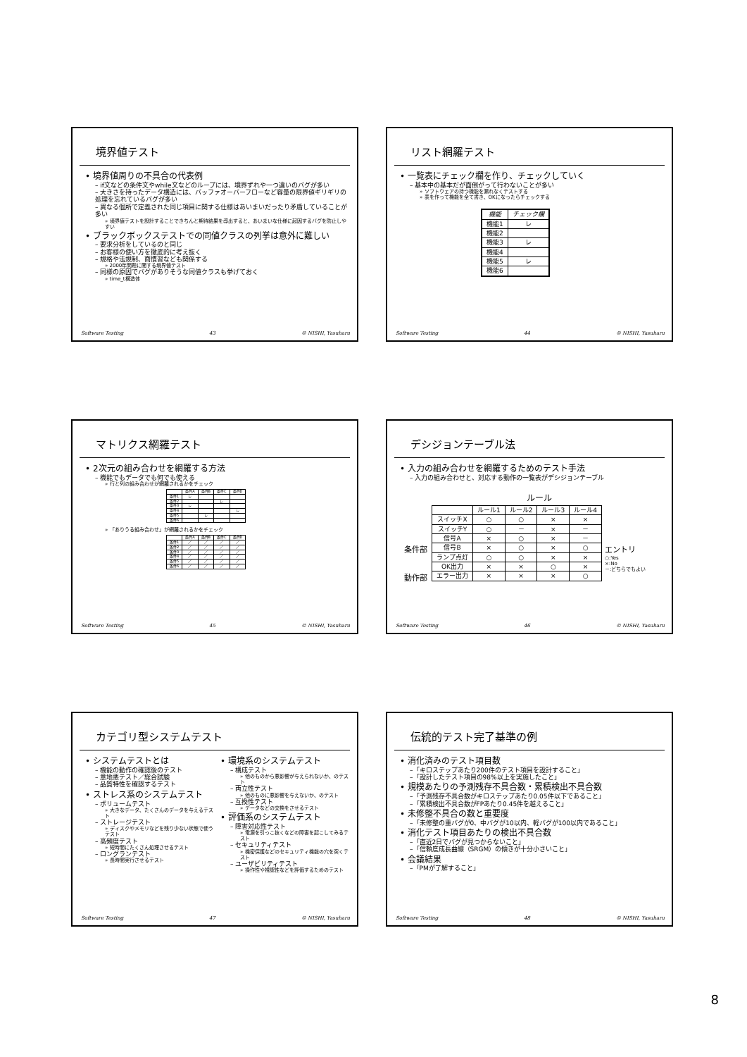境界値テスト
• 境界値周りの不具合の代表例
– if文などの条件文やwhile文などのループには、境界ずれや一つ違いのバグが多い
– 大きさを持ったデータ構造には、バッファオーバーフローなど容量の限界値ギリギリの処理を忘れているバグが多い
– 異なる個所で定義された同じ項目に関する仕様はあいまいだったり矛盾していることが多い
» 境界値テストを設計することできちんと期待結果を導出すると、あいまいな仕様に起因するバグを防止しやすい
• ブラックボックステストでの同値クラスの列挙は意外に難しい
– 要求分析をしているのと同じ
– お客様の使い方を徹底的に考え抜く
– 規格や法規制、商慣習なども関係する
» 2000年問題に関する境界値テスト
– 同様の原因でバグがありそうな同値クラスも挙げておく
» time_t構造体
Software Testing 43 © NISHI, Yasuharu
リスト網羅テスト
• 一覧表にチェック欄を作り、チェックしていく
– 基本中の基本だが面倒がって行わないことが多い
» ソフトウェアの持つ機能を漏れなくテストする
» 表を作って機能を全て書き、OKになったらチェックする
| 機能 | チェック欄 |
| --- | --- |
| 機能1 | レ |
| 機能2 | |
| 機能3 | レ |
| 機能4 | |
| 機能5 | レ |
| 機能6 | |
Software Testing 44 © NISHI, Yasuharu
マトリクス網羅テスト
• 2次元の組み合わせを網羅する方法
– 機能でもデータでも何でも使える
» 行と列の組み合わせが網羅されるかをチェック
| | 条件A | 条件B | 条件C | 条件D |
| --- | --- | --- | --- | --- |
| 条件1 | レ | | | |
| 条件2 | | | レ | |
| 条件3 | レ | | | |
| 条件4 | | | | レ |
| 条件5 | | レ | | |
| 条件6 | | | | |
» 「ありうる組み合わせ」が網羅されるかをチェック
| | 条件A | 条件B | 条件C | 条件D |
| --- | --- | --- | --- | --- |
| 条件1 | ／ | ／ | ／ | ／ |
| 条件2 | ／ | ／ | ／ | ／ |
| 条件3 | ／ | ／ | ／ | ／ |
| 条件4 | ／ | ／ | ／ | ／ |
| 条件5 | ／ | ／ | ／ | ／ |
| 条件6 | ／ | ／ | ／ | ／ |
Software Testing 45 © NISHI, Yasuharu
デシジョンテーブル法
• 入力の組み合わせを網羅するためのテスト手法
– 入力の組み合わせと、対応する動作の一覧表がデシジョンテーブル
ルール
条件部
動作部
| | ルール1 | ルール2 | ルール3 | ルール4 |
| --- | --- | --- | --- | --- |
| スイッチX | ○ | ○ | × | × |
| スイッチY | ○ | － | × | － |
| 信号A | × | ○ | × | － |
| 信号B | × | ○ | × | ○ |
| ランプ点灯 | ○ | ○ | × | × |
| OK出力 | × | × | ○ | × |
| エラー出力 | × | × | × | ○ |
エントリ
○:Yes
×:No
－:どちらでもよい
Software Testing 46 © NISHI, Yasuharu
カテゴリ型システムテスト
• システムテストとは
– 機能の動作の確認後のテスト
– 意地悪テスト／総合試験
– 品質特性を確認するテスト
• ストレス系のシステムテスト
– ボリュームテスト
» 大きなデータ、たくさんのデータを与えるテスト
– ストレージテスト
» ディスクやメモリなどを残り少ない状態で使うテスト
– 高頻度テスト
» 短時間にたくさん処理させるテスト
– ロングランテスト
» 長時間実行させるテスト
• 環境系のシステムテスト
– 構成テスト
» 他のものから悪影響が与えられないか、のテスト
– 両立性テスト
» 他のものに悪影響を与えないか、のテスト
– 互換性テスト
» データなどの交換をさせるテスト
• 評価系のシステムテスト
– 障害対応性テスト
» 電源を引っこ抜くなどの障害を起こしてみるテスト
– セキュリティテスト
» 機密保護などのセキュリティ機能の穴を突くテスト
– ユーザビリティテスト
» 操作性や視認性などを評価するためのテスト
Software Testing 47 © NISHI, Yasuharu
伝統的テスト完了基準の例
• 消化済みのテスト項目数
–「キロステップあたり200件のテスト項目を設計すること」
–「設計したテスト項目の98%以上を実施したこと」
• 規模あたりの予測残存不具合数・累積検出不具合数
–「予測残存不具合数がキロステップあたり0.05件以下であること」
–「累積検出不具合数がFPあたり0.45件を越えること」
• 未修整不具合の数と重要度
–「未修整の重バグが0、中バグが10以内、軽バグが100以内であること」
• 消化テスト項目あたりの検出不具合数
–「直近2日でバグが見つからないこと」
–「信頼度成長曲線（SRGM）の傾きが十分小さいこと」
• 会議結果
–「PMが了解すること」
Software Testing 48 © NISHI, Yasuharu
8